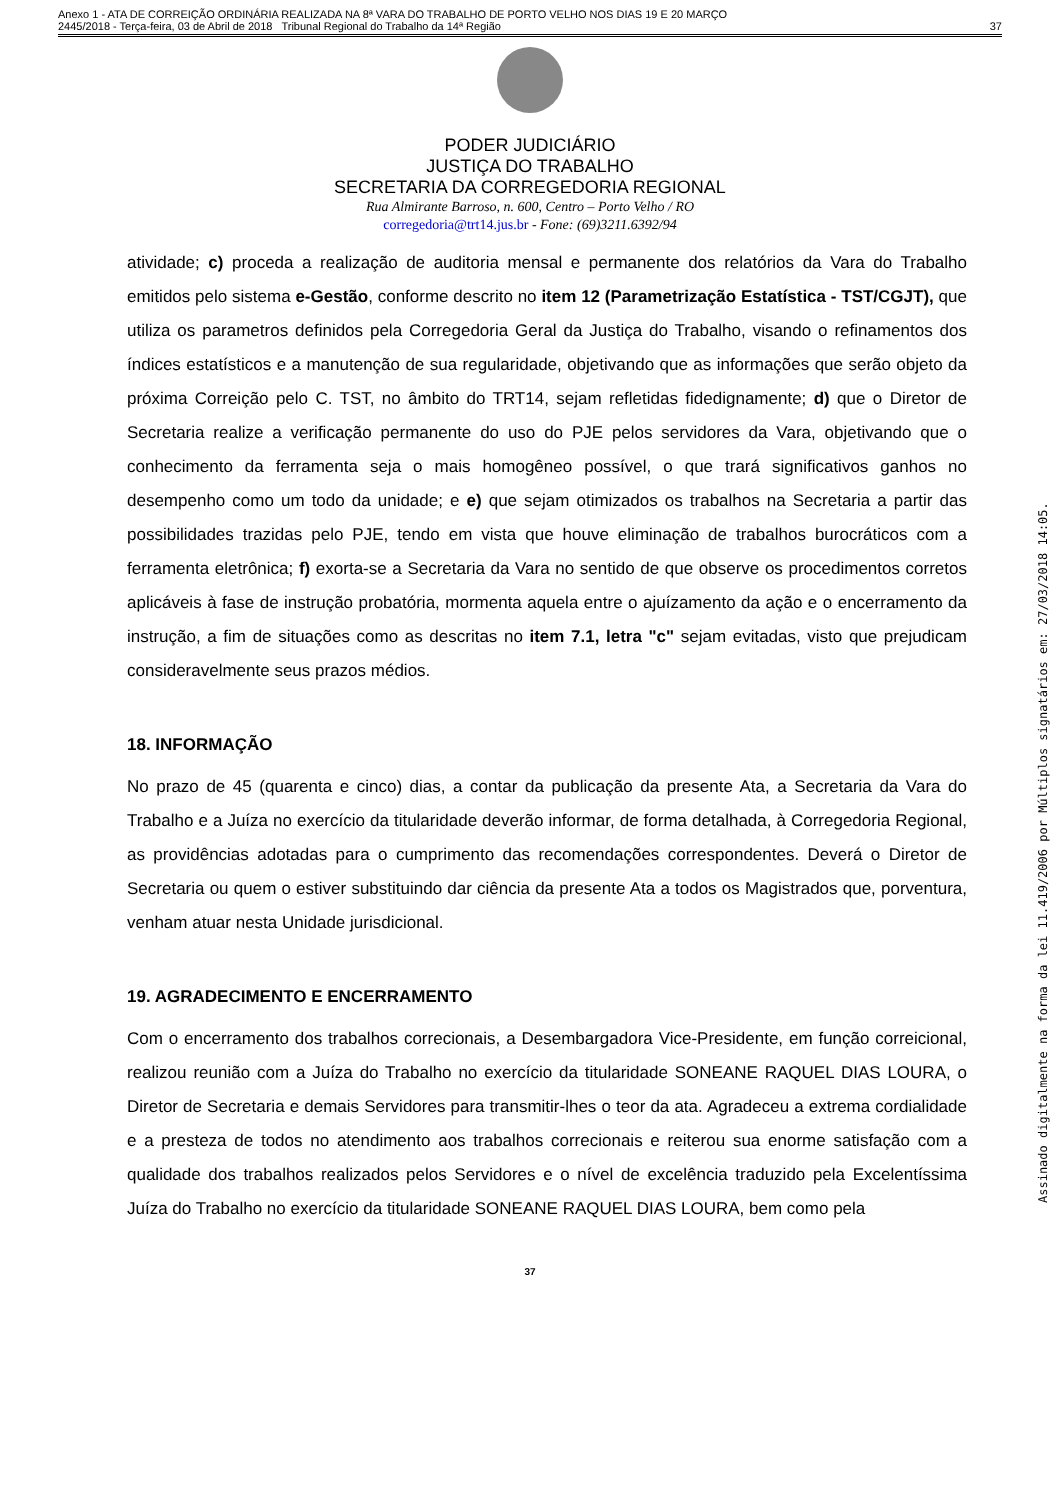Anexo 1 - ATA DE CORREIÇÃO ORDINÁRIA REALIZADA NA 8ª VARA DO TRABALHO DE PORTO VELHO NOS DIAS 19 E 20 MARÇO
2445/2018 - Terça-feira, 03 de Abril de 2018 Tribunal Regional do Trabalho da 14ª Região
37
PODER JUDICIÁRIO
JUSTIÇA DO TRABALHO
SECRETARIA DA CORREGEDORIA REGIONAL
Rua Almirante Barroso, n. 600, Centro – Porto Velho / RO
corregedoria@trt14.jus.br - Fone: (69)3211.6392/94
atividade; c) proceda a realização de auditoria mensal e permanente dos relatórios da Vara do Trabalho emitidos pelo sistema e-Gestão, conforme descrito no item 12 (Parametrização Estatística - TST/CGJT), que utiliza os parametros definidos pela Corregedoria Geral da Justiça do Trabalho, visando o refinamentos dos índices estatísticos e a manutenção de sua regularidade, objetivando que as informações que serão objeto da próxima Correição pelo C. TST, no âmbito do TRT14, sejam refletidas fidedignamente; d) que o Diretor de Secretaria realize a verificação permanente do uso do PJE pelos servidores da Vara, objetivando que o conhecimento da ferramenta seja o mais homogêneo possível, o que trará significativos ganhos no desempenho como um todo da unidade; e e) que sejam otimizados os trabalhos na Secretaria a partir das possibilidades trazidas pelo PJE, tendo em vista que houve eliminação de trabalhos burocráticos com a ferramenta eletrônica; f) exorta-se a Secretaria da Vara no sentido de que observe os procedimentos corretos aplicáveis à fase de instrução probatória, mormenta aquela entre o ajuízamento da ação e o encerramento da instrução, a fim de situações como as descritas no item 7.1, letra "c" sejam evitadas, visto que prejudicam consideravelmente seus prazos médios.
18. INFORMAÇÃO
No prazo de 45 (quarenta e cinco) dias, a contar da publicação da presente Ata, a Secretaria da Vara do Trabalho e a Juíza no exercício da titularidade deverão informar, de forma detalhada, à Corregedoria Regional, as providências adotadas para o cumprimento das recomendações correspondentes. Deverá o Diretor de Secretaria ou quem o estiver substituindo dar ciência da presente Ata a todos os Magistrados que, porventura, venham atuar nesta Unidade jurisdicional.
19. AGRADECIMENTO E ENCERRAMENTO
Com o encerramento dos trabalhos correcionais, a Desembargadora Vice-Presidente, em função correicional, realizou reunião com a Juíza do Trabalho no exercício da titularidade SONEANE RAQUEL DIAS LOURA, o Diretor de Secretaria e demais Servidores para transmitir-lhes o teor da ata. Agradeceu a extrema cordialidade e a presteza de todos no atendimento aos trabalhos correcionais e reiterou sua enorme satisfação com a qualidade dos trabalhos realizados pelos Servidores e o nível de excelência traduzido pela Excelentíssima Juíza do Trabalho no exercício da titularidade SONEANE RAQUEL DIAS LOURA, bem como pela
37
Assinado digitalmente na forma da lei 11.419/2006 por Múltiplos signatários em: 27/03/2018 14:05.